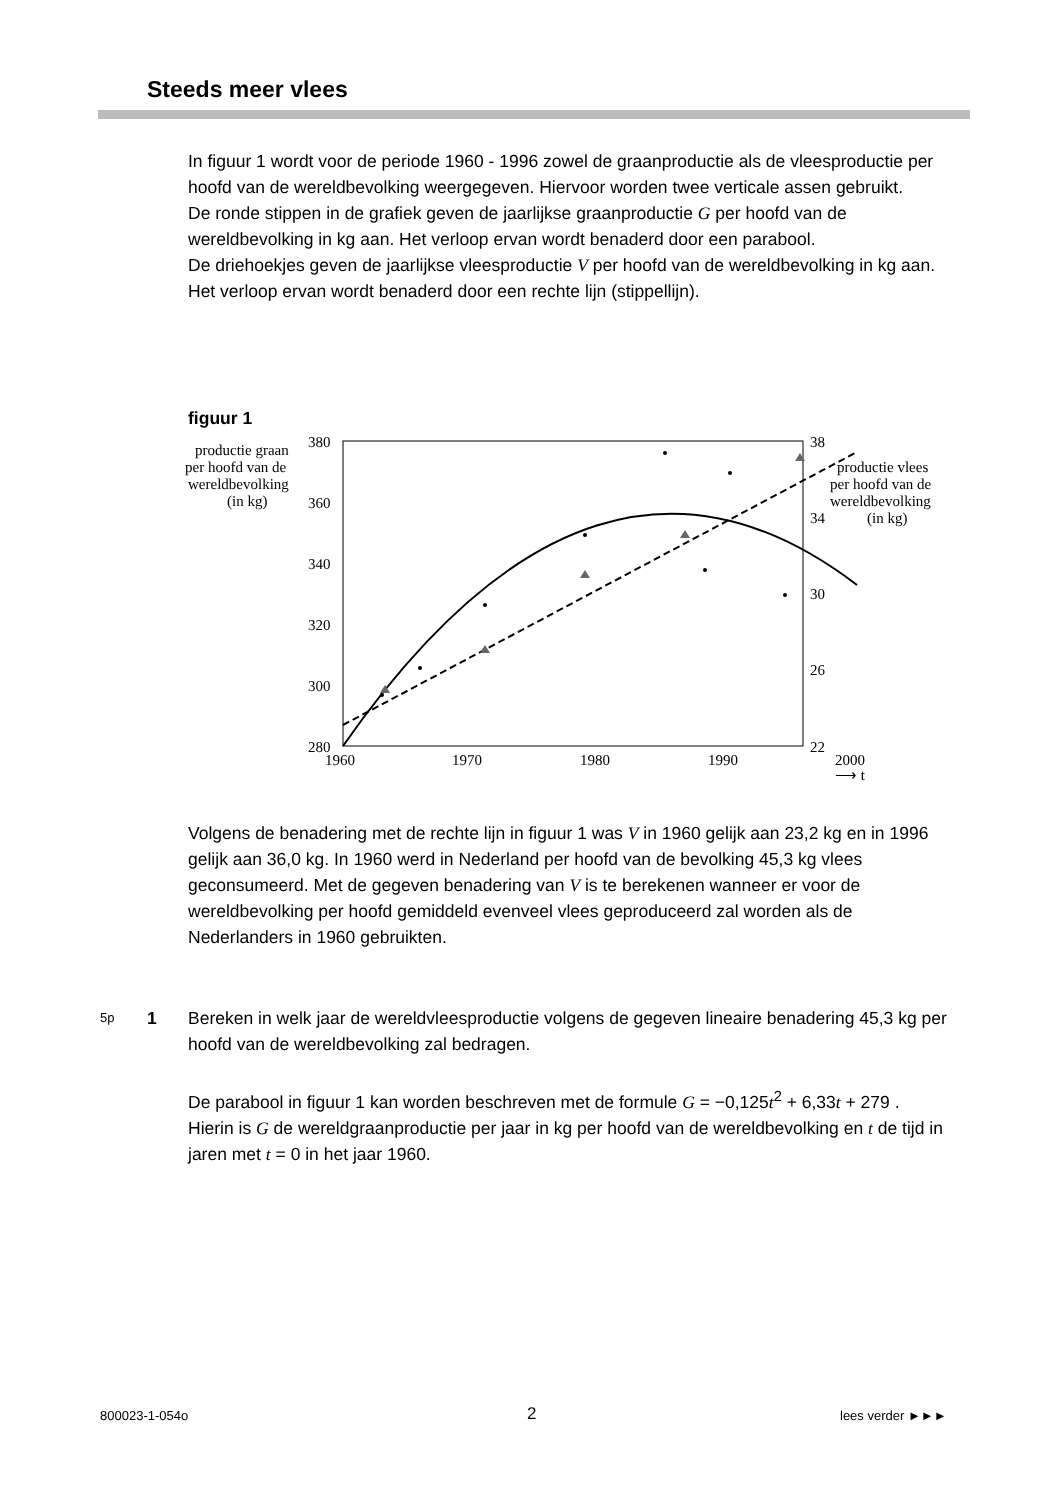Steeds meer vlees
In figuur 1 wordt voor de periode 1960 - 1996 zowel de graanproductie als de vleesproductie per hoofd van de wereldbevolking weergegeven. Hiervoor worden twee verticale assen gebruikt.
De ronde stippen in de grafiek geven de jaarlijkse graanproductie G per hoofd van de wereldbevolking in kg aan. Het verloop ervan wordt benaderd door een parabool.
De driehoekjes geven de jaarlijkse vleesproductie V per hoofd van de wereldbevolking in kg aan. Het verloop ervan wordt benaderd door een rechte lijn (stippellijn).
figuur 1
productie graan
per hoofd van de
wereldbevolking
(in kg)
380
360
340
320
300
280
38
34
30
26
22
1960
1970
1980
1990
2000
⟶ t
productie vlees
per hoofd van de
wereldbevolking
(in kg)
Volgens de benadering met de rechte lijn in figuur 1 was V in 1960 gelijk aan 23,2 kg en in 1996 gelijk aan 36,0 kg. In 1960 werd in Nederland per hoofd van de bevolking 45,3 kg vlees geconsumeerd. Met de gegeven benadering van V is te berekenen wanneer er voor de wereldbevolking per hoofd gemiddeld evenveel vlees geproduceerd zal worden als de Nederlanders in 1960 gebruikten.
5p 1
Bereken in welk jaar de wereldvleesproductie volgens de gegeven lineaire benadering 45,3 kg per hoofd van de wereldbevolking zal bedragen.
De parabool in figuur 1 kan worden beschreven met de formule G = −0,125t<sup>2</sup> + 6,33t + 279 . Hierin is G de wereldgraanproductie per jaar in kg per hoofd van de wereldbevolking en t de tijd in jaren met t = 0 in het jaar 1960.
800023-1-054o 2 lees verder ►►►